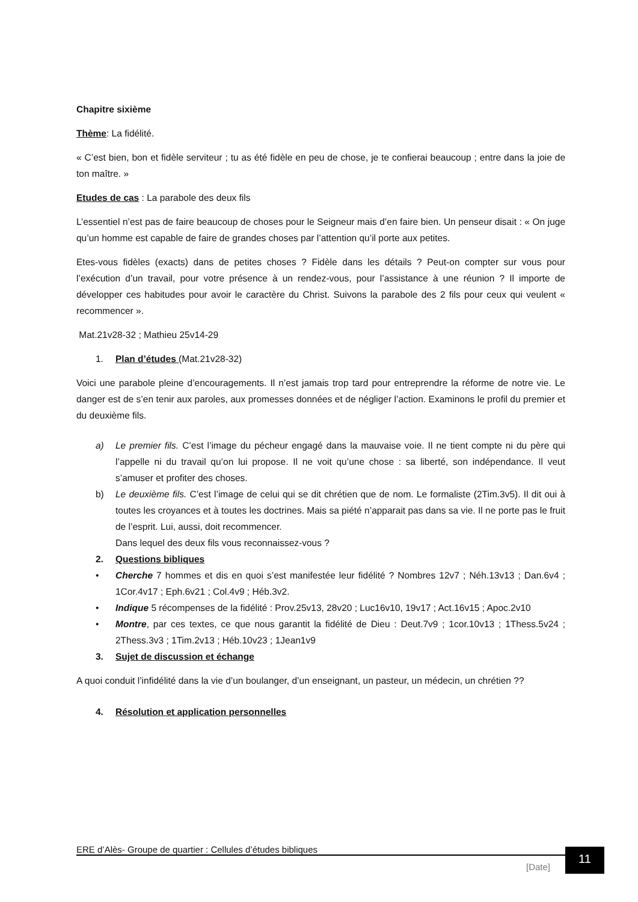Chapitre sixième
Thème: La fidélité.
« C’est bien, bon et fidèle serviteur ; tu as été fidèle en peu de chose, je te confierai beaucoup ; entre dans la joie de ton maître. »
Etudes de cas : La parabole des deux fils
L’essentiel n’est pas de faire beaucoup de choses pour le Seigneur mais d’en faire bien. Un penseur disait : « On juge qu’un homme est capable de faire de grandes choses par l’attention qu’il porte aux petites.
Etes-vous fidèles (exacts) dans de petites choses ? Fidèle dans les détails ? Peut-on compter sur vous pour l’exécution d’un travail, pour votre présence à un rendez-vous, pour l’assistance à une réunion ? Il importe de développer ces habitudes pour avoir le caractère du Christ. Suivons la parabole des 2 fils pour ceux qui veulent « recommencer ».
Mat.21v28-32 ; Mathieu 25v14-29
1. Plan d’études (Mat.21v28-32)
Voici une parabole pleine d’encouragements. Il n’est jamais trop tard pour entreprendre la réforme de notre vie. Le danger est de s’en tenir aux paroles, aux promesses données et de négliger l’action. Examinons le profil du premier et du deuxième fils.
a) Le premier fils. C’est l’image du pécheur engagé dans la mauvaise voie. Il ne tient compte ni du père qui l’appelle ni du travail qu’on lui propose. Il ne voit qu’une chose : sa liberté, son indépendance. Il veut s’amuser et profiter des choses.
b) Le deuxième fils. C’est l’image de celui qui se dit chrétien que de nom. Le formaliste (2Tim.3v5). Il dit oui à toutes les croyances et à toutes les doctrines. Mais sa piété n’apparait pas dans sa vie. Il ne porte pas le fruit de l’esprit. Lui, aussi, doit recommencer.
Dans lequel des deux fils vous reconnaissez-vous ?
2. Questions bibliques
• Cherche 7 hommes et dis en quoi s’est manifestée leur fidélité ? Nombres 12v7 ; Néh.13v13 ; Dan.6v4 ; 1Cor.4v17 ; Eph.6v21 ; Col.4v9 ; Héb.3v2.
• Indique 5 récompenses de la fidélité : Prov.25v13, 28v20 ; Luc16v10, 19v17 ; Act.16v15 ; Apoc.2v10
• Montre, par ces textes, ce que nous garantit la fidélité de Dieu : Deut.7v9 ; 1cor.10v13 ; 1Thess.5v24 ; 2Thess.3v3 ; 1Tim.2v13 ; Héb.10v23 ; 1Jean1v9
3. Sujet de discussion et échange
A quoi conduit l’infidélité dans la vie d’un boulanger, d’un enseignant, un pasteur, un médecin, un chrétien ??
4. Résolution et application personnelles
ERE d’Alès- Groupe de quartier : Cellules d’études bibliques
[Date]
11